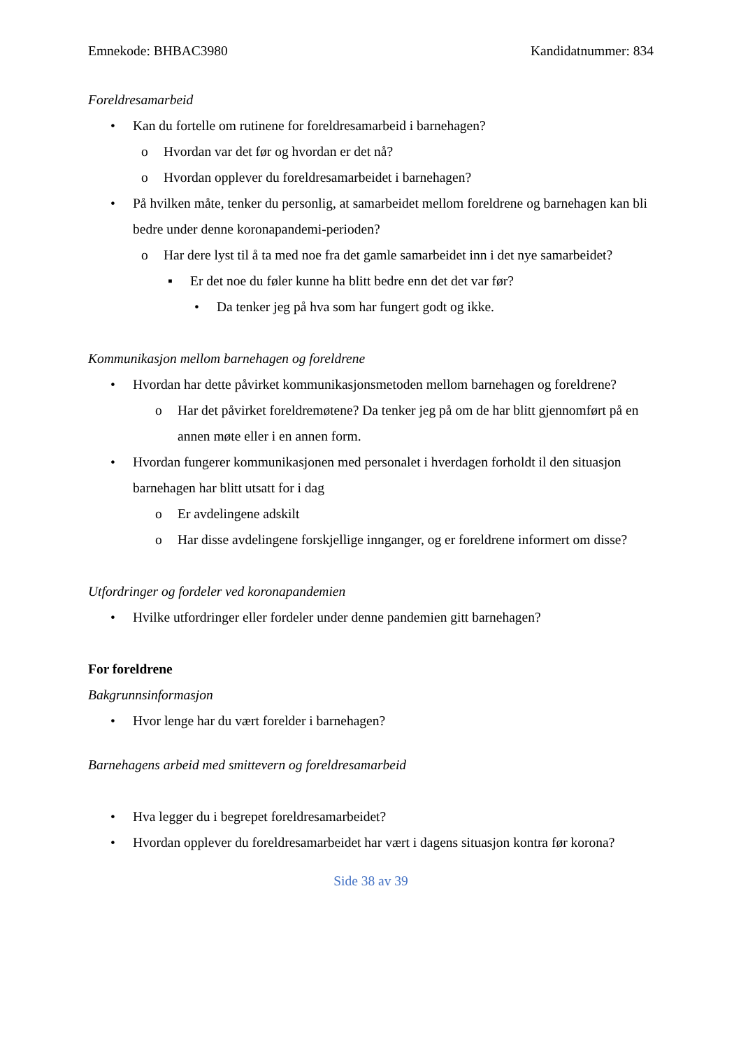Emnekode: BHBAC3980 Kandidatnummer: 834
Foreldresamarbeid
• Kan du fortelle om rutinene for foreldresamarbeid i barnehagen?
o Hvordan var det før og hvordan er det nå?
o Hvordan opplever du foreldresamarbeidet i barnehagen?
• På hvilken måte, tenker du personlig, at samarbeidet mellom foreldrene og barnehagen kan bli bedre under denne koronapandemi-perioden?
o Har dere lyst til å ta med noe fra det gamle samarbeidet inn i det nye samarbeidet?
▪ Er det noe du føler kunne ha blitt bedre enn det det var før?
• Da tenker jeg på hva som har fungert godt og ikke.
Kommunikasjon mellom barnehagen og foreldrene
• Hvordan har dette påvirket kommunikasjonsmetoden mellom barnehagen og foreldrene?
o Har det påvirket foreldremøtene? Da tenker jeg på om de har blitt gjennomført på en annen møte eller i en annen form.
• Hvordan fungerer kommunikasjonen med personalet i hverdagen forholdt il den situasjon barnehagen har blitt utsatt for i dag
o Er avdelingene adskilt
o Har disse avdelingene forskjellige innganger, og er foreldrene informert om disse?
Utfordringer og fordeler ved koronapandemien
• Hvilke utfordringer eller fordeler under denne pandemien gitt barnehagen?
For foreldrene
Bakgrunnsinformasjon
• Hvor lenge har du vært forelder i barnehagen?
Barnehagens arbeid med smittevern og foreldresamarbeid
• Hva legger du i begrepet foreldresamarbeidet?
• Hvordan opplever du foreldresamarbeidet har vært i dagens situasjon kontra før korona?
Side 38 av 39